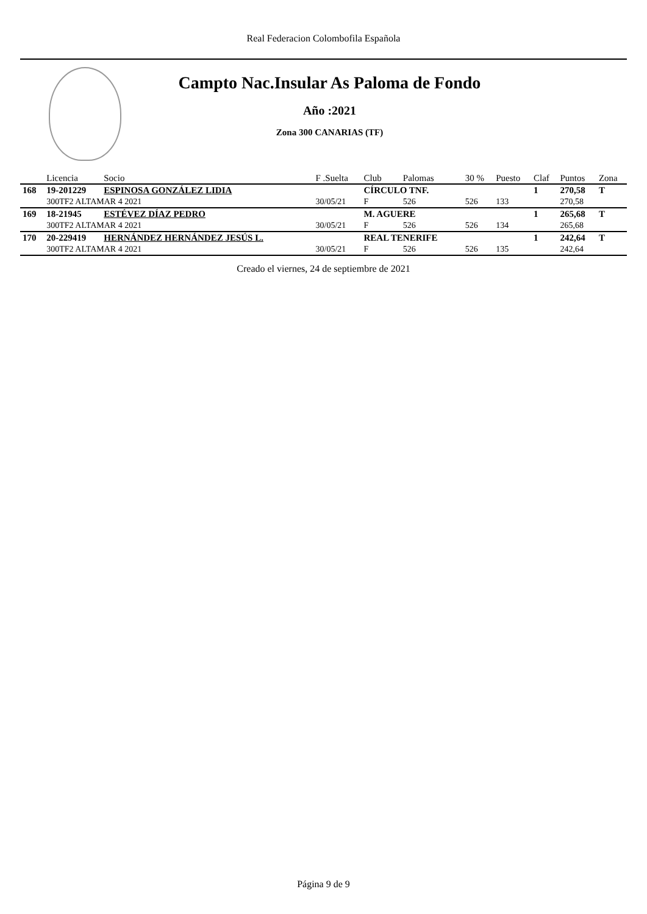Real Federacion Colombofila Española
Campto Nac.Insular As Paloma de Fondo
Año :2021
Zona 300 CANARIAS (TF)
| | Licencia | Socio | F .Suelta | Club | Palomas | 30 % | Puesto | Claf | Puntos | Zona |
| --- | --- | --- | --- | --- | --- | --- | --- | --- | --- | --- |
| 168 | 19-201229 | ESPINOSA GONZÁLEZ LIDIA | | CÍRCULO TNF. | | | | 1 | 270,58 | T |
| | 300TF2 ALTAMAR 4 2021 | | 30/05/21 | F | 526 | 526 | 133 | | 270,58 | |
| 169 | 18-21945 | ESTÉVEZ DÍAZ PEDRO | | M. AGUERE | | | | 1 | 265,68 | T |
| | 300TF2 ALTAMAR 4 2021 | | 30/05/21 | F | 526 | 526 | 134 | | 265,68 | |
| 170 | 20-229419 | HERNÁNDEZ HERNÁNDEZ JESÚS L. | | REAL TENERIFE | | | | 1 | 242,64 | T |
| | 300TF2 ALTAMAR 4 2021 | | 30/05/21 | F | 526 | 526 | 135 | | 242,64 | |
Creado el viernes, 24 de septiembre de 2021
Página 9 de 9